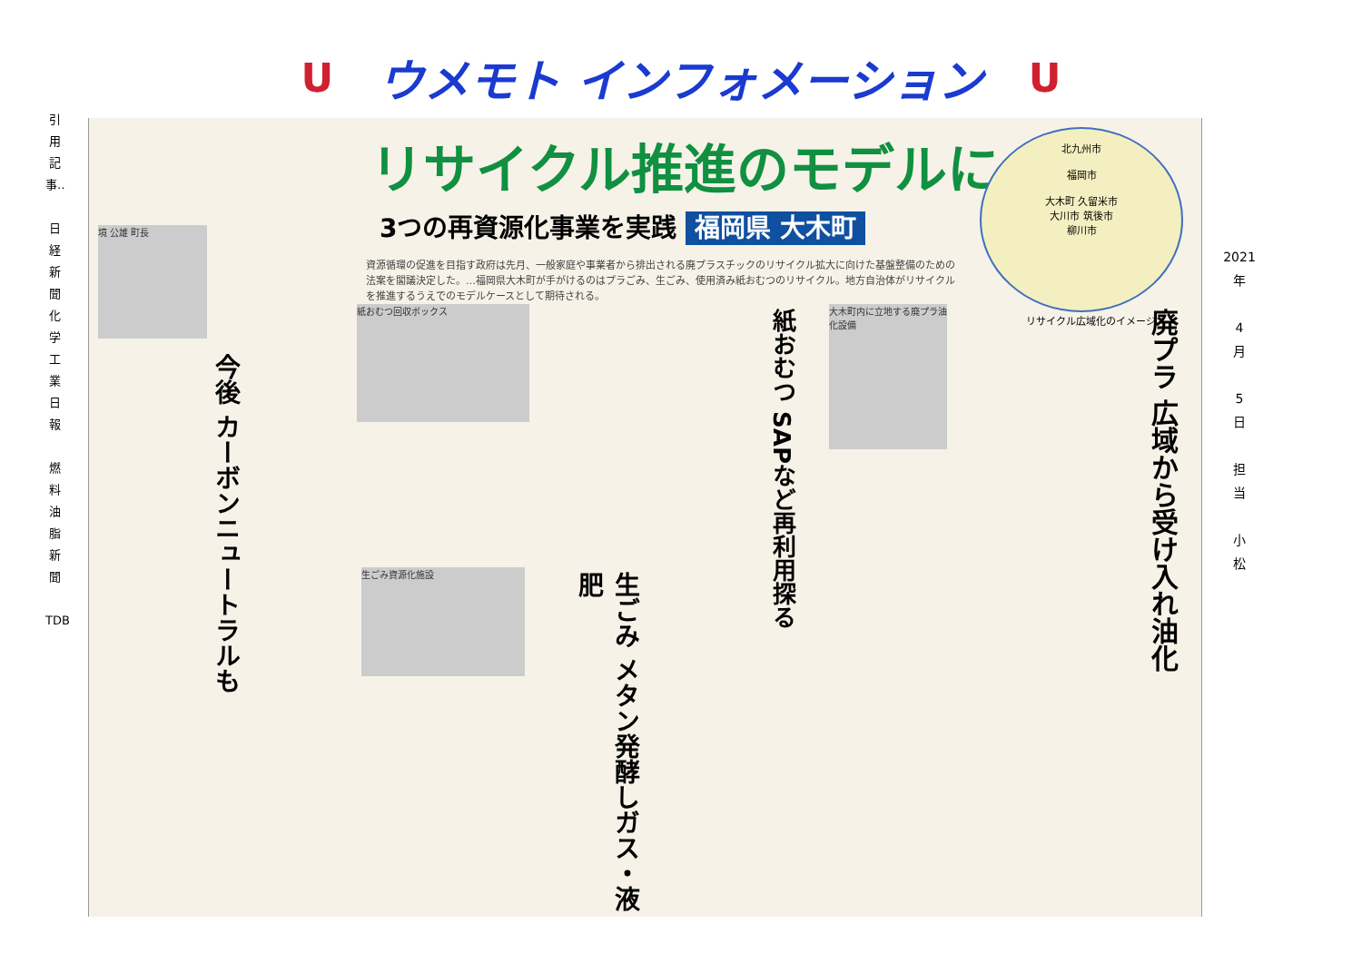Uウメモト インフォメーション U
引用記事‥
日経新聞
化学工業日報
燃料油脂新聞
TDB
リサイクル推進のモデルに
3つの再資源化事業を実践 福岡県 大木町
資源循環の促進を目指す政府は先月、一般家庭や事業者から排出される廃プラスチックのリサイクル拡大に向けた基盤整備のための法案を閣議決定した。…福岡県大木町が手がけるのはプラごみ、生ごみ、使用済み紙おむつのリサイクル。地方自治体がリサイクルを推進するうえでのモデルケースとして期待される。
北九州市
福岡市
大木町 久留米市
大川市 筑後市
柳川市
リサイクル広域化のイメージ
境 公雄 町長
今後 カーボンニュートラルも
紙おむつ回収ボックス
紙おむつ SAPなど再利用探る
大木町内に立地する廃プラ油化設備
廃プラ 広域から受け入れ油化
生ごみ資源化施設
生ごみ メタン発酵しガス・液肥
2021
年
4
月
5
日
担
当
小
松